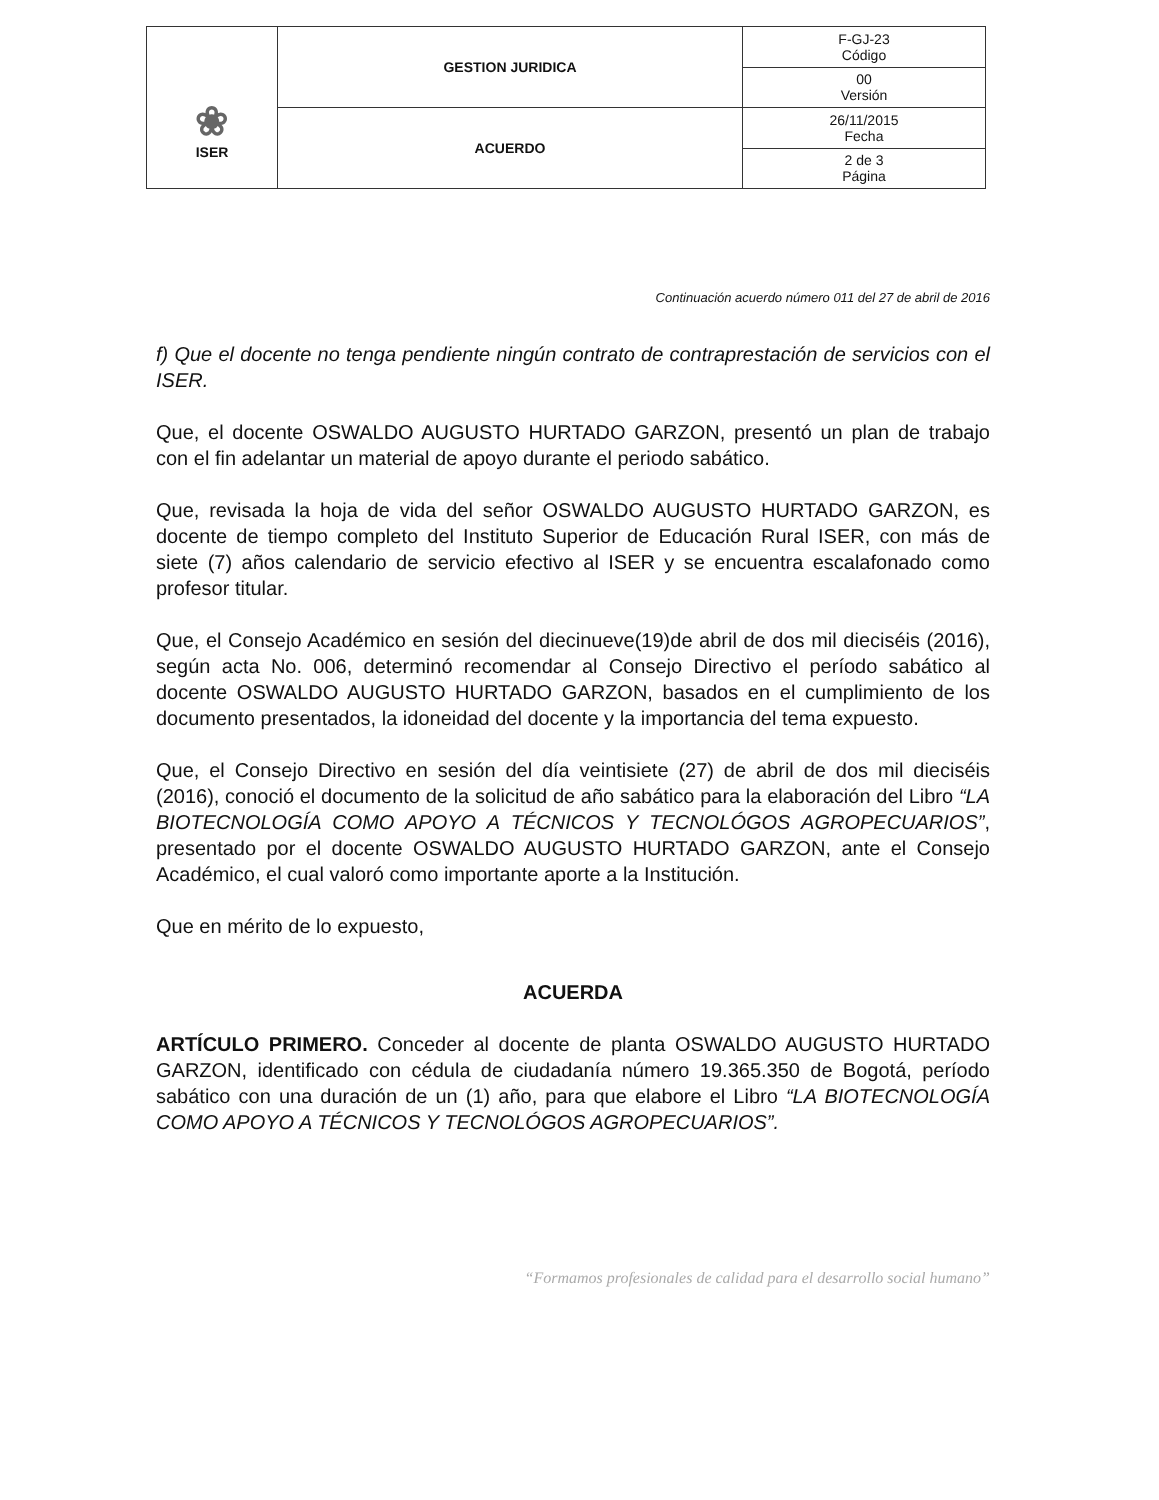| ❀ ISER | GESTION JURIDICA | F-GJ-23 Código |
| | | 00 Versión |
| | ACUERDO | 26/11/2015 Fecha |
| | | 2 de 3 Página |
Continuación acuerdo número 011 del 27 de abril de 2016
f) Que el docente no tenga pendiente ningún contrato de contraprestación de servicios con el ISER.
Que, el docente OSWALDO AUGUSTO HURTADO GARZON, presentó un plan de trabajo con el fin adelantar un material de apoyo durante el periodo sabático.
Que, revisada la hoja de vida del señor OSWALDO AUGUSTO HURTADO GARZON, es docente de tiempo completo del Instituto Superior de Educación Rural ISER, con más de siete (7) años calendario de servicio efectivo al ISER y se encuentra escalafonado como profesor titular.
Que, el Consejo Académico en sesión del diecinueve(19)de abril de dos mil dieciséis (2016), según acta No. 006, determinó recomendar al Consejo Directivo el período sabático al docente OSWALDO AUGUSTO HURTADO GARZON, basados en el cumplimiento de los documento presentados, la idoneidad del docente y la importancia del tema expuesto.
Que, el Consejo Directivo en sesión del día veintisiete (27) de abril de dos mil dieciséis (2016), conoció el documento de la solicitud de año sabático para la elaboración del Libro “LA BIOTECNOLOGÍA COMO APOYO A TÉCNICOS Y TECNOLÓGOS AGROPECUARIOS”, presentado por el docente OSWALDO AUGUSTO HURTADO GARZON, ante el Consejo Académico, el cual valoró como importante aporte a la Institución.
Que en mérito de lo expuesto,
ACUERDA
ARTÍCULO PRIMERO. Conceder al docente de planta OSWALDO AUGUSTO HURTADO GARZON, identificado con cédula de ciudadanía número 19.365.350 de Bogotá, período sabático con una duración de un (1) año, para que elabore el Libro “LA BIOTECNOLOGÍA COMO APOYO A TÉCNICOS Y TECNOLÓGOS AGROPECUARIOS”.
“Formamos profesionales de calidad para el desarrollo social humano”